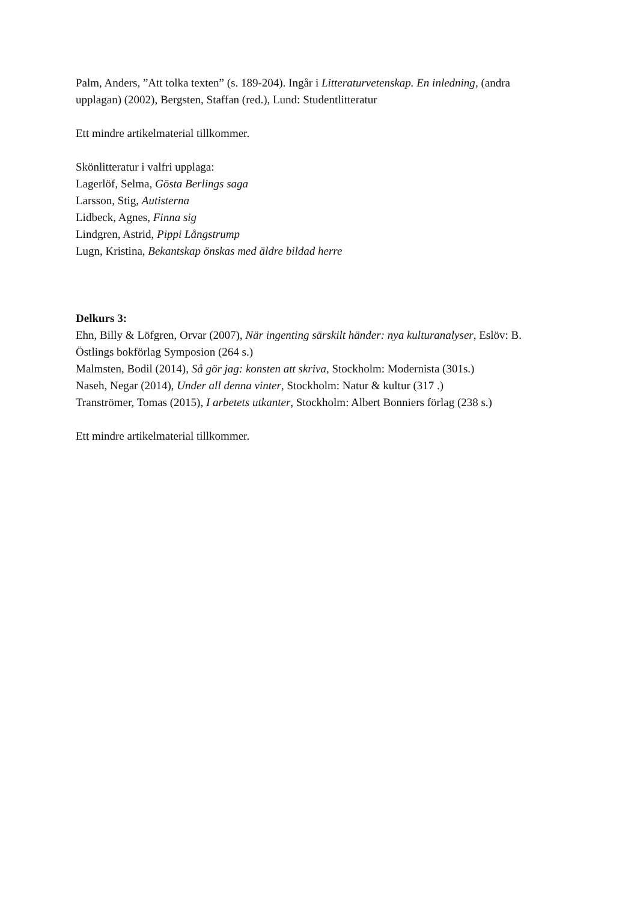Palm, Anders, ”Att tolka texten” (s. 189-204). Ingår i Litteraturvetenskap. En inledning, (andra upplagan) (2002), Bergsten, Staffan (red.), Lund: Studentlitteratur
Ett mindre artikelmaterial tillkommer.
Skönlitteratur i valfri upplaga:
Lagerlöf, Selma, Gösta Berlings saga
Larsson, Stig, Autisterna
Lidbeck, Agnes, Finna sig
Lindgren, Astrid, Pippi Långstrump
Lugn, Kristina, Bekantskap önskas med äldre bildad herre
Delkurs 3:
Ehn, Billy & Löfgren, Orvar (2007), När ingenting särskilt händer: nya kulturanalyser, Eslöv: B. Östlings bokförlag Symposion (264 s.)
Malmsten, Bodil (2014), Så gör jag: konsten att skriva, Stockholm: Modernista (301s.)
Naseh, Negar (2014), Under all denna vinter, Stockholm: Natur & kultur (317 .)
Tranströmer, Tomas (2015), I arbetets utkanter, Stockholm: Albert Bonniers förlag (238 s.)
Ett mindre artikelmaterial tillkommer.